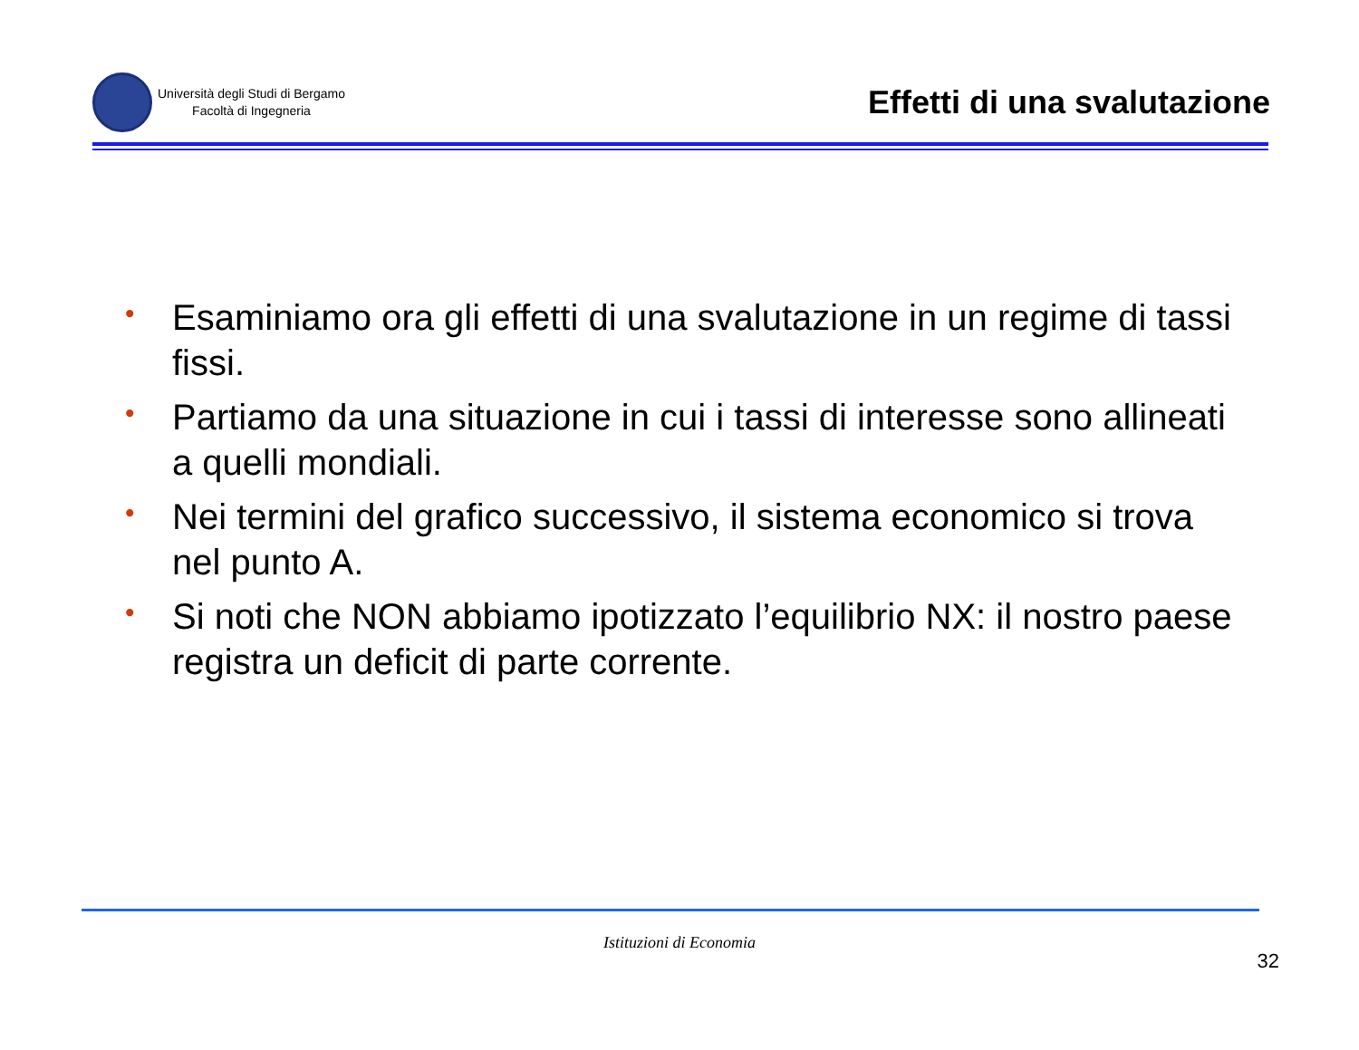Università degli Studi di Bergamo
Facoltà di Ingegneria
Effetti di una svalutazione
• Esaminiamo ora gli effetti di una svalutazione in un regime di tassi fissi.
• Partiamo da una situazione in cui i tassi di interesse sono allineati a quelli mondiali.
• Nei termini del grafico successivo, il sistema economico si trova nel punto A.
• Si noti che NON abbiamo ipotizzato l’equilibrio NX: il nostro paese registra un deficit di parte corrente.
Istituzioni di Economia
32